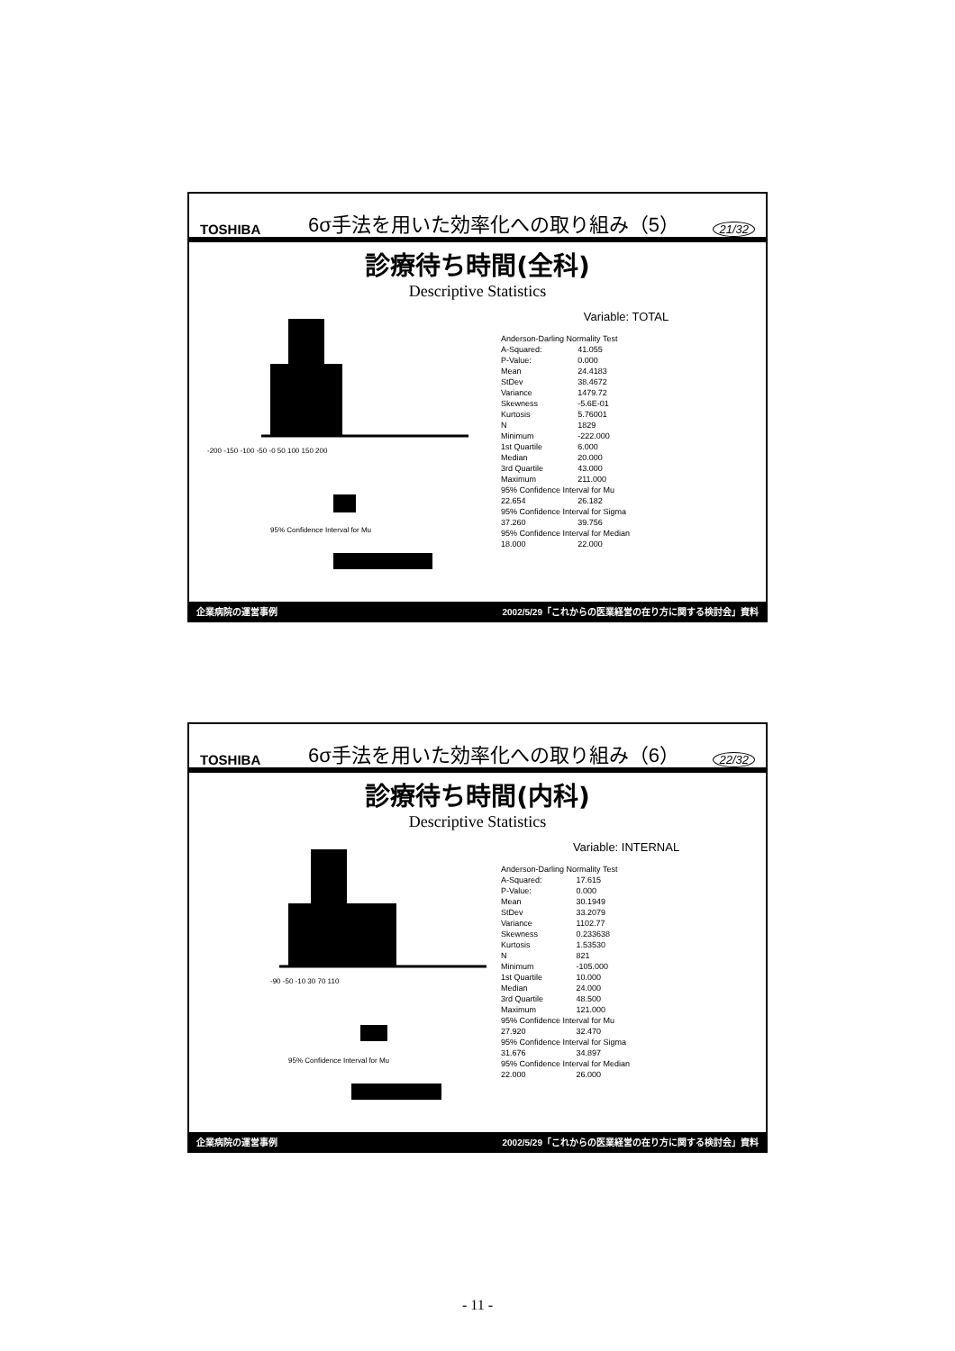TOSHIBA 6σ手法を用いた効率化への取り組み（5） 21/32
診療待ち時間(全科)
Descriptive Statistics
-200 -150 -100 -50 -0 50 100 150 200
95% Confidence Interval for Mu
Variable: TOTAL
| Anderson-Darling Normality Test | |
| A-Squared: | 41.055 |
| P-Value: | 0.000 |
| Mean | 24.4183 |
| StDev | 38.4672 |
| Variance | 1479.72 |
| Skewness | -5.6E-01 |
| Kurtosis | 5.76001 |
| N | 1829 |
| Minimum | -222.000 |
| 1st Quartile | 6.000 |
| Median | 20.000 |
| 3rd Quartile | 43.000 |
| Maximum | 211.000 |
| 95% Confidence Interval for Mu | |
| 22.654 | 26.182 |
| 95% Confidence Interval for Sigma | |
| 37.260 | 39.756 |
| 95% Confidence Interval for Median | |
| 18.000 | 22.000 |
企業病院の運営事例 2002/5/29「これからの医業経営の在り方に関する検討会」資料
TOSHIBA 6σ手法を用いた効率化への取り組み（6） 22/32
診療待ち時間(内科)
Descriptive Statistics
-90 -50 -10 30 70 110
95% Confidence Interval for Mu
Variable: INTERNAL
| Anderson-Darling Normality Test | |
| A-Squared: | 17.615 |
| P-Value: | 0.000 |
| Mean | 30.1949 |
| StDev | 33.2079 |
| Variance | 1102.77 |
| Skewness | 0.233638 |
| Kurtosis | 1.53530 |
| N | 821 |
| Minimum | -105.000 |
| 1st Quartile | 10.000 |
| Median | 24.000 |
| 3rd Quartile | 48.500 |
| Maximum | 121.000 |
| 95% Confidence Interval for Mu | |
| 27.920 | 32.470 |
| 95% Confidence Interval for Sigma | |
| 31.676 | 34.897 |
| 95% Confidence Interval for Median | |
| 22.000 | 26.000 |
企業病院の運営事例 2002/5/29「これからの医業経営の在り方に関する検討会」資料
- 11 -